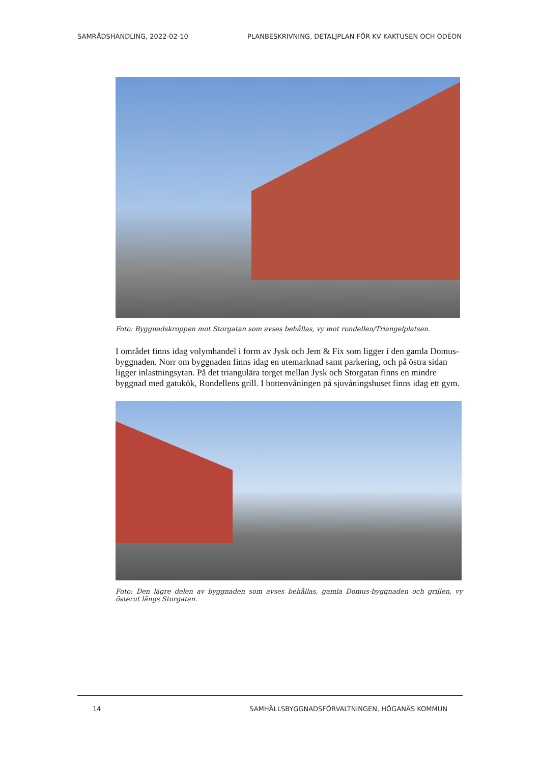SAMRÅDSHANDLING, 2022-02-10 PLANBESKRIVNING, DETALJPLAN FÖR KV KAKTUSEN OCH ODÉON
Foto: Byggnadskroppen mot Storgatan som avses behållas, vy mot rondellen/Triangelplatsen.
I området finns idag volymhandel i form av Jysk och Jem & Fix som ligger i den gamla Domus-byggnaden. Norr om byggnaden finns idag en utemarknad samt parkering, och på östra sidan ligger inlastningsytan. På det triangulära torget mellan Jysk och Storgatan finns en mindre byggnad med gatukök, Rondellens grill. I bottenvåningen på sjuvåningshuset finns idag ett gym.
Foto: Den lägre delen av byggnaden som avses behållas, gamla Domus-byggnaden och grillen, vy österut längs Storgatan.
14 SAMHÄLLSBYGGNADSFÖRVALTNINGEN, HÖGANÄS KOMMUN